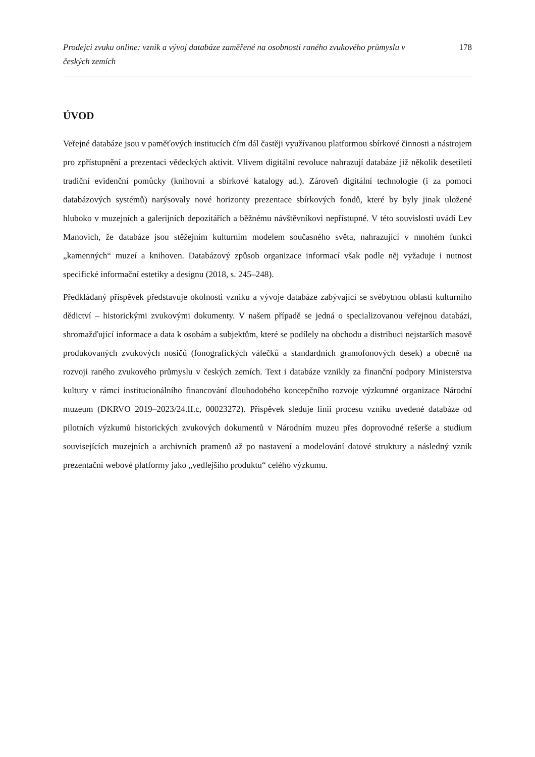Prodejci zvuku online: vznik a vývoj databáze zaměřené na osobnosti raného zvukového průmyslu v českých zemích
178
ÚVOD
Veřejné databáze jsou v paměťových institucích čím dál častěji využívanou platformou sbírkové činnosti a nástrojem pro zpřístupnění a prezentaci vědeckých aktivit. Vlivem digitální revoluce nahrazují databáze již několik desetiletí tradiční evidenční pomůcky (knihovní a sbírkové katalogy ad.). Zároveň digitální technologie (i za pomoci databázových systémů) narýsovaly nové horizonty prezentace sbírkových fondů, které by byly jinak uložené hluboko v muzejních a galerijních depozitářích a běžnému návštěvníkovi nepřístupné. V této souvislosti uvádí Lev Manovich, že databáze jsou stěžejním kulturním modelem současného světa, nahrazující v mnohém funkci „kamenných“ muzeí a knihoven. Databázový způsob organizace informací však podle něj vyžaduje i nutnost specifické informační estetiky a designu (2018, s. 245–248).
Předkládaný příspěvek představuje okolnosti vzniku a vývoje databáze zabývající se svébytnou oblastí kulturního dědictví – historickými zvukovými dokumenty. V našem případě se jedná o specializovanou veřejnou databázi, shromažďující informace a data k osobám a subjektům, které se podílely na obchodu a distribuci nejstarších masově produkovaných zvukových nosičů (fonografických válečků a standardních gramofonových desek) a obecně na rozvoji raného zvukového průmyslu v českých zemích. Text i databáze vznikly za finanční podpory Ministerstva kultury v rámci institucionálního financování dlouhodobého koncepčního rozvoje výzkumné organizace Národní muzeum (DKRVO 2019–2023/24.II.c, 00023272). Příspěvek sleduje linii procesu vzniku uvedené databáze od pilotních výzkumů historických zvukových dokumentů v Národním muzeu přes doprovodné rešerše a studium souvisejících muzejních a archivních pramenů až po nastavení a modelování datové struktury a následný vznik prezentační webové platformy jako „vedlejšího produktu“ celého výzkumu.